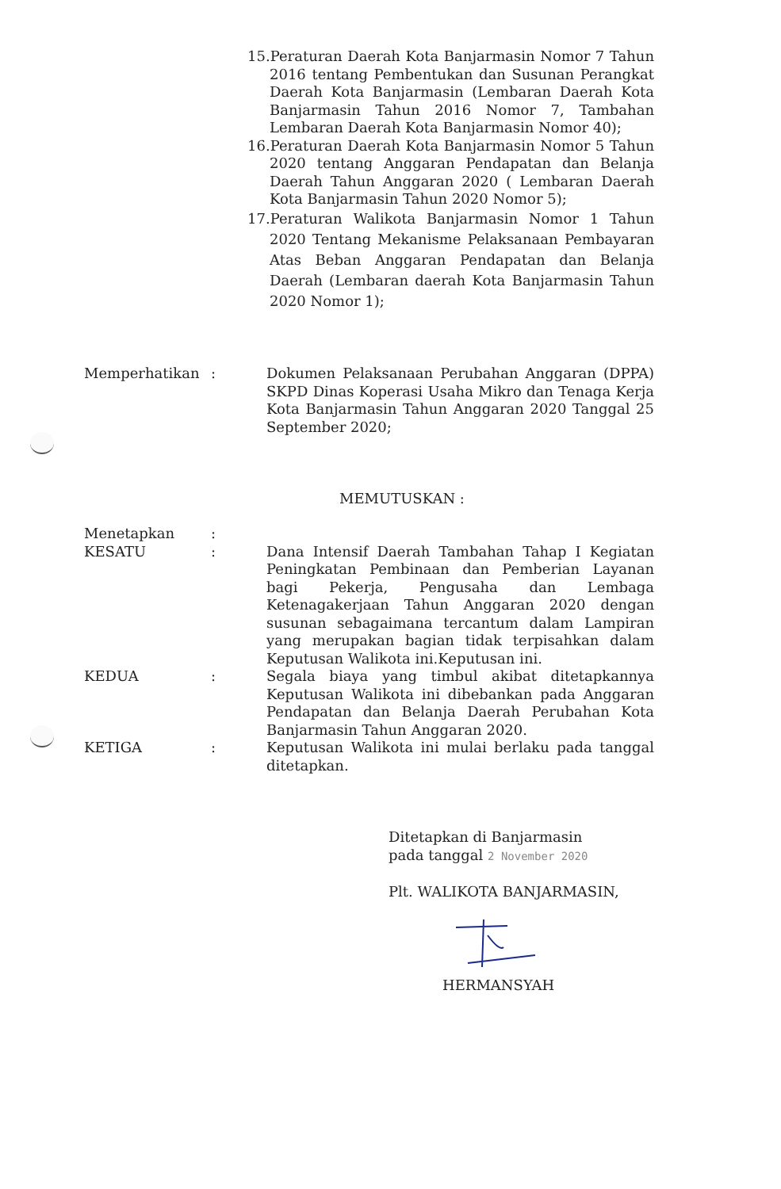15.Peraturan Daerah Kota Banjarmasin Nomor 7 Tahun 2016 tentang Pembentukan dan Susunan Perangkat Daerah Kota Banjarmasin (Lembaran Daerah Kota Banjarmasin Tahun 2016 Nomor 7, Tambahan Lembaran Daerah Kota Banjarmasin Nomor 40);
16.Peraturan Daerah Kota Banjarmasin Nomor 5 Tahun 2020 tentang Anggaran Pendapatan dan Belanja Daerah Tahun Anggaran 2020 ( Lembaran Daerah Kota Banjarmasin Tahun 2020 Nomor 5);
17.Peraturan Walikota Banjarmasin Nomor 1 Tahun 2020 Tentang Mekanisme Pelaksanaan Pembayaran Atas Beban Anggaran Pendapatan dan Belanja Daerah (Lembaran daerah Kota Banjarmasin Tahun 2020 Nomor 1);
Memperhatikan : Dokumen Pelaksanaan Perubahan Anggaran (DPPA) SKPD Dinas Koperasi Usaha Mikro dan Tenaga Kerja Kota Banjarmasin Tahun Anggaran 2020 Tanggal 25 September 2020;
MEMUTUSKAN :
Menetapkan :
KESATU : Dana Intensif Daerah Tambahan Tahap I Kegiatan Peningkatan Pembinaan dan Pemberian Layanan bagi Pekerja, Pengusaha dan Lembaga Ketenagakerjaan Tahun Anggaran 2020 dengan susunan sebagaimana tercantum dalam Lampiran yang merupakan bagian tidak terpisahkan dalam Keputusan Walikota ini.Keputusan ini.
KEDUA : Segala biaya yang timbul akibat ditetapkannya Keputusan Walikota ini dibebankan pada Anggaran Pendapatan dan Belanja Daerah Perubahan Kota Banjarmasin Tahun Anggaran 2020.
KETIGA : Keputusan Walikota ini mulai berlaku pada tanggal ditetapkan.
Ditetapkan di Banjarmasin
pada tanggal 2 November 2020
Plt. WALIKOTA BANJARMASIN,
HERMANSYAH